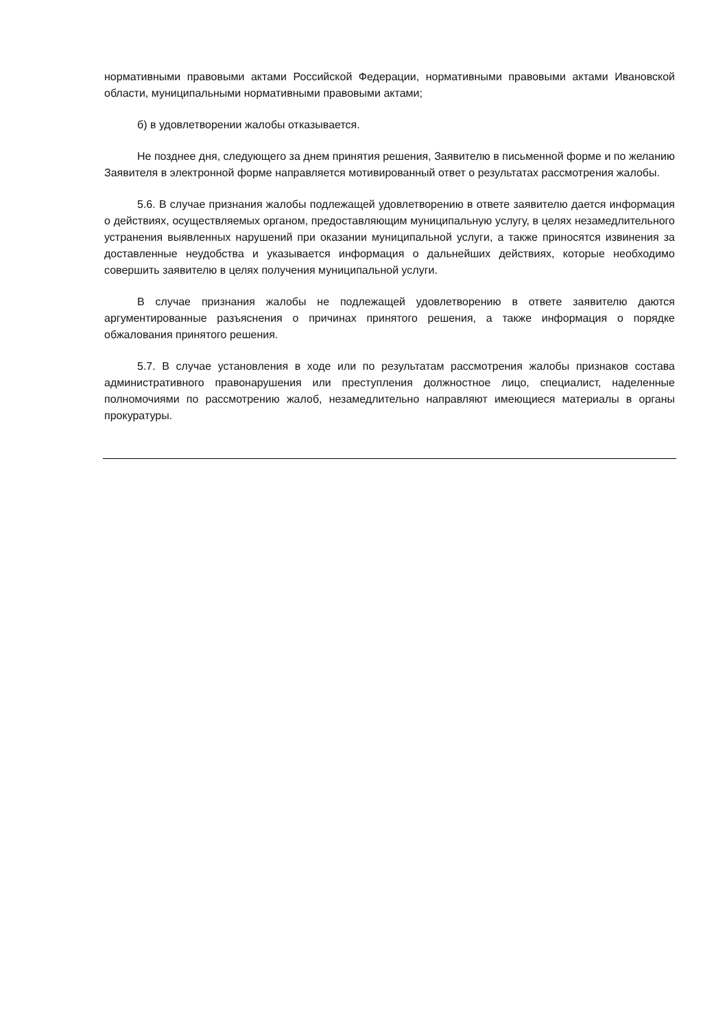нормативными правовыми актами Российской Федерации, нормативными правовыми актами Ивановской области, муниципальными нормативными правовыми актами;
б) в удовлетворении жалобы отказывается.
Не позднее дня, следующего за днем принятия решения, Заявителю в письменной форме и по желанию Заявителя в электронной форме направляется мотивированный ответ о результатах рассмотрения жалобы.
5.6. В случае признания жалобы подлежащей удовлетворению в ответе заявителю дается информация о действиях, осуществляемых органом, предоставляющим муниципальную услугу, в целях незамедлительного устранения выявленных нарушений при оказании муниципальной услуги, а также приносятся извинения за доставленные неудобства и указывается информация о дальнейших действиях, которые необходимо совершить заявителю в целях получения муниципальной услуги.
В случае признания жалобы не подлежащей удовлетворению в ответе заявителю даются аргументированные разъяснения о причинах принятого решения, а также информация о порядке обжалования принятого решения.
5.7. В случае установления в ходе или по результатам рассмотрения жалобы признаков состава административного правонарушения или преступления должностное лицо, специалист, наделенные полномочиями по рассмотрению жалоб, незамедлительно направляют имеющиеся материалы в органы прокуратуры.